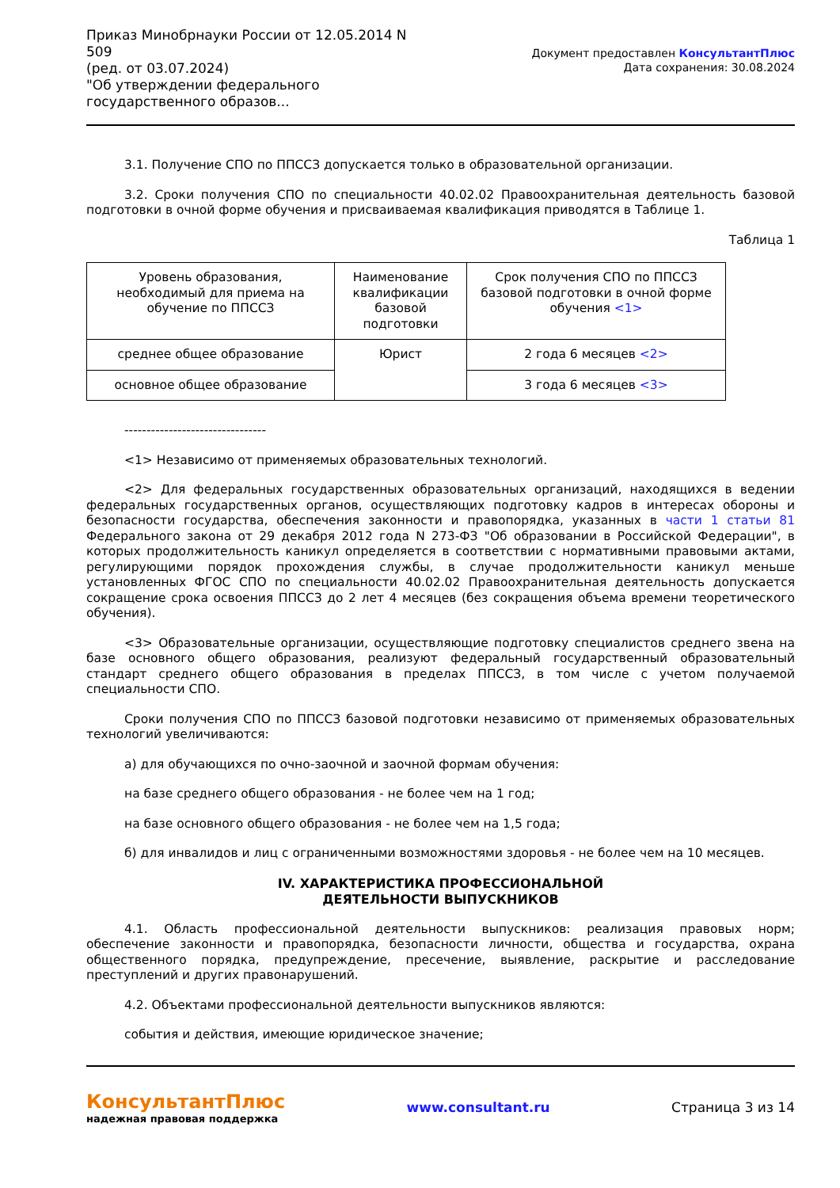Приказ Минобрнауки России от 12.05.2014 N 509
(ред. от 03.07.2024)
"Об утверждении федерального государственного образов...
Документ предоставлен КонсультантПлюс
Дата сохранения: 30.08.2024
3.1. Получение СПО по ППССЗ допускается только в образовательной организации.
3.2. Сроки получения СПО по специальности 40.02.02 Правоохранительная деятельность базовой подготовки в очной форме обучения и присваиваемая квалификация приводятся в Таблице 1.
Таблица 1
| Уровень образования, необходимый для приема на обучение по ППССЗ | Наименование квалификации базовой подготовки | Срок получения СПО по ППССЗ базовой подготовки в очной форме обучения <1> |
| среднее общее образование | Юрист | 2 года 6 месяцев <2> |
| основное общее образование | | 3 года 6 месяцев <3> |
--------------------------------
<1> Независимо от применяемых образовательных технологий.
<2> Для федеральных государственных образовательных организаций, находящихся в ведении федеральных государственных органов, осуществляющих подготовку кадров в интересах обороны и безопасности государства, обеспечения законности и правопорядка, указанных в части 1 статьи 81 Федерального закона от 29 декабря 2012 года N 273-ФЗ "Об образовании в Российской Федерации", в которых продолжительность каникул определяется в соответствии с нормативными правовыми актами, регулирующими порядок прохождения службы, в случае продолжительности каникул меньше установленных ФГОС СПО по специальности 40.02.02 Правоохранительная деятельность допускается сокращение срока освоения ППССЗ до 2 лет 4 месяцев (без сокращения объема времени теоретического обучения).
<3> Образовательные организации, осуществляющие подготовку специалистов среднего звена на базе основного общего образования, реализуют федеральный государственный образовательный стандарт среднего общего образования в пределах ППССЗ, в том числе с учетом получаемой специальности СПО.
Сроки получения СПО по ППССЗ базовой подготовки независимо от применяемых образовательных технологий увеличиваются:
а) для обучающихся по очно-заочной и заочной формам обучения:
на базе среднего общего образования - не более чем на 1 год;
на базе основного общего образования - не более чем на 1,5 года;
б) для инвалидов и лиц с ограниченными возможностями здоровья - не более чем на 10 месяцев.
IV. ХАРАКТЕРИСТИКА ПРОФЕССИОНАЛЬНОЙ
ДЕЯТЕЛЬНОСТИ ВЫПУСКНИКОВ
4.1. Область профессиональной деятельности выпускников: реализация правовых норм; обеспечение законности и правопорядка, безопасности личности, общества и государства, охрана общественного порядка, предупреждение, пресечение, выявление, раскрытие и расследование преступлений и других правонарушений.
4.2. Объектами профессиональной деятельности выпускников являются:
события и действия, имеющие юридическое значение;
КонсультантПлюс
надежная правовая поддержка
www.consultant.ru Страница 3 из 14